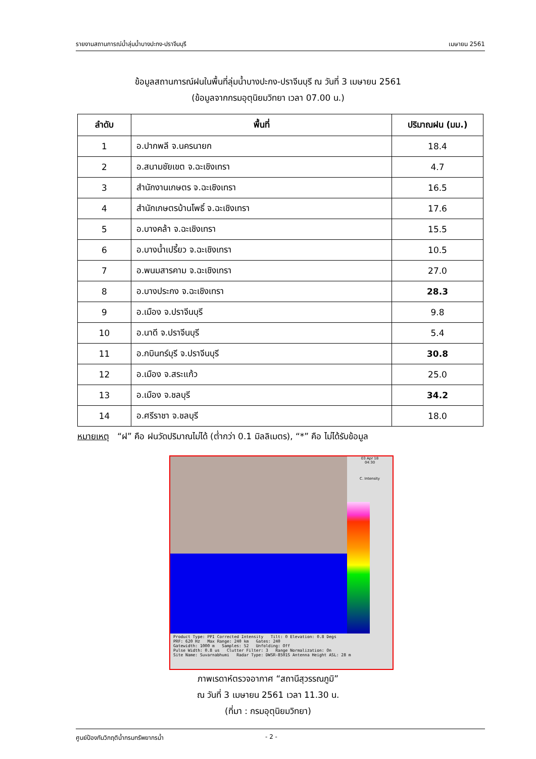รายงานสถานการณ์น้ำลุ่มน้ำบางปะกง-ปราจีนบุรี เมษายน 2561
ข้อมูลสถานการณ์ฝนในพื้นที่ลุ่มน้ำบางปะกง-ปราจีนบุรี ณ วันที่ 3 เมษายน 2561
(ข้อมูลจากกรมอุตุนิยมวิทยา เวลา 07.00 น.)
| ลำดับ | พื้นที่ | ปริมาณฝน (มม.) |
| --- | --- | --- |
| 1 | อ.ปากพลี จ.นครนายก | 18.4 |
| 2 | อ.สนามชัยเขต จ.ฉะเชิงเทรา | 4.7 |
| 3 | สำนักงานเกษตร จ.ฉะเชิงเทรา | 16.5 |
| 4 | สำนักเกษตรบ้านโพธิ์ จ.ฉะเชิงเทรา | 17.6 |
| 5 | อ.บางคล้า จ.ฉะเชิงเทรา | 15.5 |
| 6 | อ.บางน้ำเปรี้ยว จ.ฉะเชิงเทรา | 10.5 |
| 7 | อ.พนมสารคาม จ.ฉะเชิงเทรา | 27.0 |
| 8 | อ.บางประกง จ.ฉะเชิงเทรา | 28.3 |
| 9 | อ.เมือง จ.ปราจีนบุรี | 9.8 |
| 10 | อ.นาดี จ.ปราจีนบุรี | 5.4 |
| 11 | อ.กบินทร์บุรี จ.ปราจีนบุรี | 30.8 |
| 12 | อ.เมือง จ.สระแก้ว | 25.0 |
| 13 | อ.เมือง จ.ชลบุรี | 34.2 |
| 14 | อ.ศรีราชา จ.ชลบุรี | 18.0 |
หมายเหตุ “ฝ” คือ ฝนวัดปริมาณไม่ได้ (ต่ำกว่า 0.1 มิลลิเมตร), “*” คือ ไม่ได้รับข้อมูล
03 Apr 18
04:30
C. Intensity
Product Type: PPI Corrected Intensity Tilt: 0 Elevation: 0.8 Degs
PRF: 620 Hz Max Range: 240 km Gates: 240
Gatewidth: 1000 m Samples: 52 Unfolding: Off
Pulse Width: 0.8 us Clutter Filter: 3 Range Normalization: On
Site Name: Suvarnabhumi Radar Type: DWSR-8501S Antenna Height ASL: 28 m
ภาพเรดาห์ตรวจอากาศ “สถานีสุวรรณภูมิ”
ณ วันที่ 3 เมษายน 2561 เวลา 11.30 น.
(ที่มา : กรมอุตุนิยมวิทยา)
ศูนย์ป้องกันวิกฤติน้ำกรมทรัพยากรน้ำ - 2 -